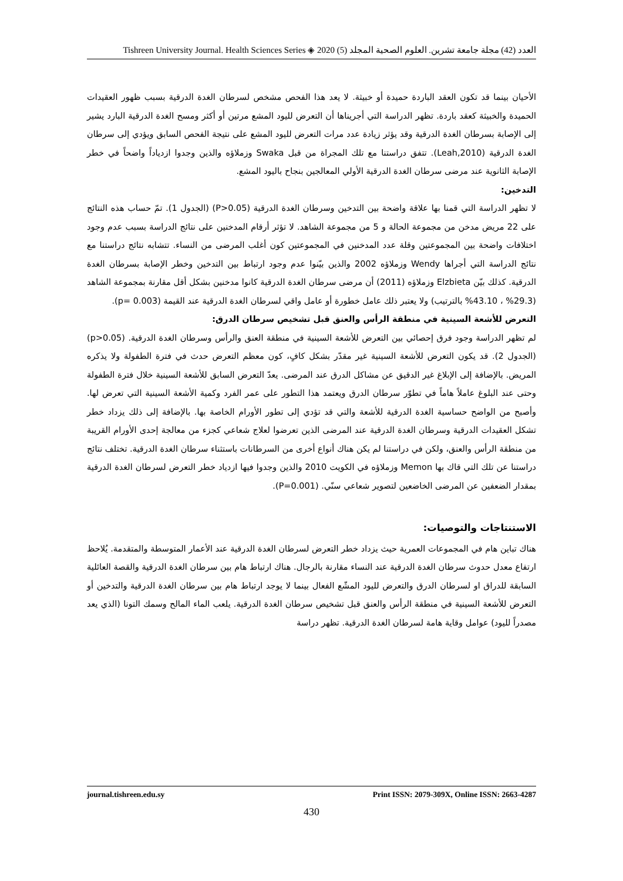Tishreen University Journal. Health Sciences Series ◈ 2020 (5) العدد (42) مجلة جامعة تشرين. العلوم الصحية المجلد
الأحيان بينما قد تكون العقد الباردة حميدة أو خبيثة. لا يعد هذا الفحص مشخص لسرطان الغدة الدرقية بسبب ظهور العقيدات الحميدة والخبيثة كعقد باردة. تظهر الدراسة التي أجريناها أن التعرض لليود المشع مرتين أو أكثر ومسح الغدة الدرقية البارد يشير إلى الإصابة بسرطان الغدة الدرقية وقد يؤثر زيادة عدد مرات التعرض لليود المشع على نتيجة الفحص السابق ويؤدي إلى سرطان الغدة الدرقية (Leah,2010). تتفق دراستنا مع تلك المجراة من قبل Swaka وزملاؤه والذين وجدوا ازدياداً واضحاً في خطر الإصابة الثانوية عند مرضى سرطان الغدة الدرقية الأولي المعالجين بنجاح باليود المشع.
التدخين:
لا تظهر الدراسة التي قمنا بها علاقة واضحة بين التدخين وسرطان الغدة الدرقية (P>0.05) (الجدول 1). تمّ حساب هذه النتائج على 22 مريض مدخن من مجموعة الحالة و 5 من مجموعة الشاهد. لا تؤثر أرقام المدخنين على نتائج الدراسة بسبب عدم وجود اختلافات واضحة بين المجموعتين وقلة عدد المدخنين في المجموعتين كون أغلب المرضى من النساء. تتشابه نتائج دراستنا مع نتائج الدراسة التي أجراها Wendy وزملاؤه 2002 والذين بيّنوا عدم وجود ارتباط بين التدخين وخطر الإصابة بسرطان الغدة الدرقية. كذلك بيّن Elzbieta وزملاؤه (2011) أن مرضى سرطان الغدة الدرقية كانوا مدخنين بشكل أقل مقارنة بمجموعة الشاهد (29.3% ، 43.10% بالترتيب) ولا يعتبر ذلك عامل خطورة أو عامل واقي لسرطان الغدة الدرقية عند القيمة (p= 0.003).
التعرض للأشعة السينية في منطقة الرأس والعنق قبل تشخيص سرطان الدرق:
لم تظهر الدراسة وجود فرق إحصائي بين التعرض للأشعة السينية في منطقة العنق والرأس وسرطان الغدة الدرقية. (p>0.05) (الجدول 2). قد يكون التعرض للأشعة السينية غير مقدّر بشكل كافٍ، كون معظم التعرض حدث في فترة الطفولة ولا يذكره المريض. بالإضافة إلى الإبلاغ غير الدقيق عن مشاكل الدرق عند المرضى. يعدّ التعرض السابق للأشعة السينية خلال فترة الطفولة وحتى عند البلوغ عاملاً هاماً في تطوّر سرطان الدرق ويعتمد هذا التطور على عمر الفرد وكمية الأشعة السينية التي تعرض لها. وأصبح من الواضح حساسية الغدة الدرقية للأشعة والتي قد تؤدي إلى تطور الأورام الخاصة بها. بالإضافة إلى ذلك يزداد خطر تشكل العقيدات الدرقية وسرطان الغدة الدرقية عند المرضى الذين تعرضوا لعلاج شعاعي كجزء من معالجة إحدى الأورام القريبة من منطقة الرأس والعنق، ولكن في دراستنا لم يكن هناك أنواع أخرى من السرطانات باستثناء سرطان الغدة الدرقية. تختلف نتائج دراستنا عن تلك التي قاك بها Memon وزملاؤه في الكويت 2010 والذين وجدوا فيها ازدياد خطر التعرض لسرطان الغدة الدرقية بمقدار الضعفين عن المرضى الخاضعين لتصوير شعاعي سنّي. (P=0.001).
الاستنتاجات والتوصيات:
هناك تباين هام في المجموعات العمرية حيث يزداد خطر التعرض لسرطان الغدة الدرقية عند الأعمار المتوسطة والمتقدمة. يُلاحظ ارتفاع معدل حدوث سرطان الغدة الدرقية عند النساء مقارنة بالرجال. هناك ارتباط هام بين سرطان الغدة الدرقية والقصة العائلية السابقة للدراق او لسرطان الدرق والتعرض لليود المشّع الفعال بينما لا يوجد ارتباط هام بين سرطان الغدة الدرقية والتدخين أو التعرض للأشعة السينية في منطقة الرأس والعنق قبل تشخيص سرطان الغدة الدرقية. يلعب الماء المالح وسمك التونا (الذي يعد مصدراً لليود) عوامل وقاية هامة لسرطان الغدة الدرقية. تظهر دراسة
journal.tishreen.edu.sy Print ISSN: 2079-309X, Online ISSN: 2663-4287
430